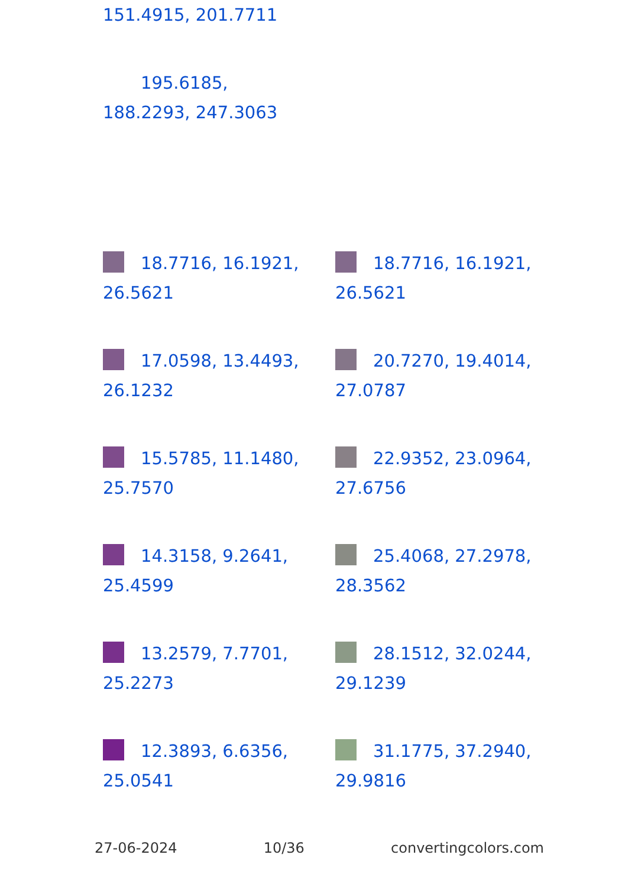151.4915, 201.7711
195.6185,
188.2293, 247.3063
18.7716, 16.1921,
26.5621
18.7716, 16.1921,
26.5621
17.0598, 13.4493,
26.1232
20.7270, 19.4014,
27.0787
15.5785, 11.1480,
25.7570
22.9352, 23.0964,
27.6756
14.3158, 9.2641,
25.4599
25.4068, 27.2978,
28.3562
13.2579, 7.7701,
25.2273
28.1512, 32.0244,
29.1239
12.3893, 6.6356,
25.0541
31.1775, 37.2940,
29.9816
27-06-2024 10/36 convertingcolors.com